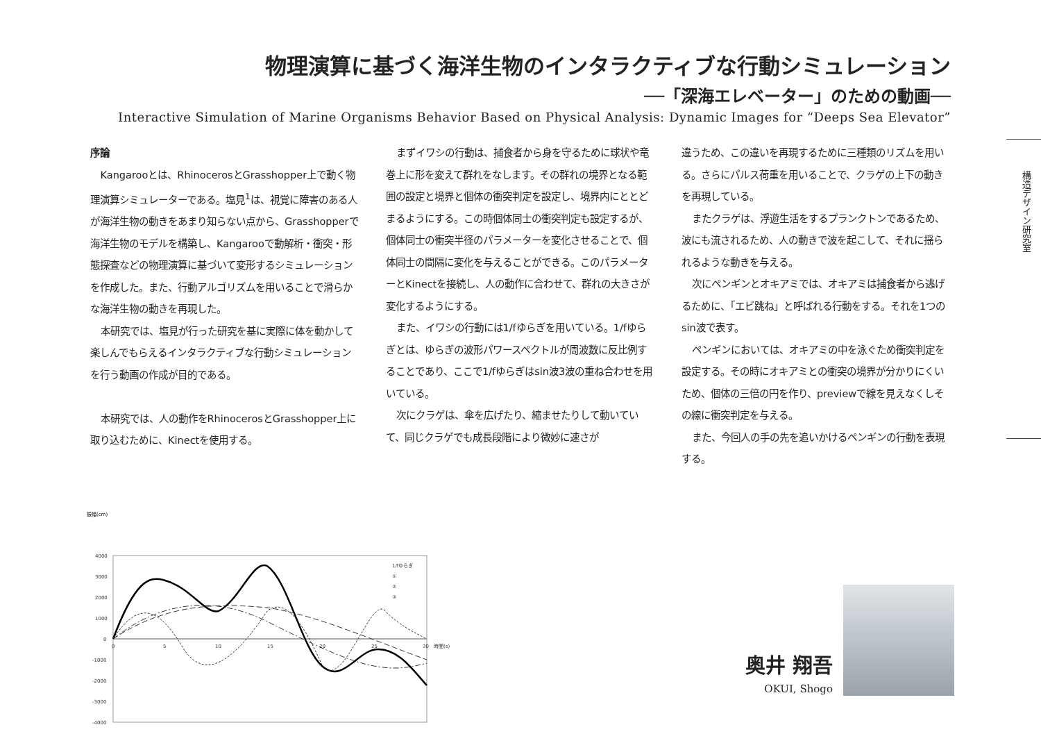物理演算に基づく海洋生物のインタラクティブな行動シミュレーション
──「深海エレベーター」のための動画──
Interactive Simulation of Marine Organisms Behavior Based on Physical Analysis: Dynamic Images for “Deeps Sea Elevator”
序論
Kangarooとは、RhinocerosとGrasshopper上で動く物理演算シミュレーターである。塩見<sup>1</sup>は、視覚に障害のある人が海洋生物の動きをあまり知らない点から、Grasshopperで海洋生物のモデルを構築し、Kangarooで動解析・衝突・形態探査などの物理演算に基づいて変形するシミュレーションを作成した。また、行動アルゴリズムを用いることで滑らかな海洋生物の動きを再現した。
本研究では、塩見が行った研究を基に実際に体を動かして楽しんでもらえるインタラクティブな行動シミュレーションを行う動画の作成が目的である。
本研究では、人の動作をRhinocerosとGrasshopper上に取り込むために、Kinectを使用する。
まずイワシの行動は、捕食者から身を守るために球状や竜巻上に形を変えて群れをなします。その群れの境界となる範囲の設定と境界と個体の衝突判定を設定し、境界内にととどまるようにする。この時個体同士の衝突判定も設定するが、個体同士の衝突半径のパラメーターを変化させることで、個体同士の間隔に変化を与えることができる。このパラメーターとKinectを接続し、人の動作に合わせて、群れの大きさが変化するようにする。
また、イワシの行動には1/fゆらぎを用いている。1/fゆらぎとは、ゆらぎの波形パワースペクトルが周波数に反比例することであり、ここで1/fゆらぎはsin波3波の重ね合わせを用いている。
次にクラゲは、傘を広げたり、縮ませたりして動いていて、同じクラゲでも成長段階により微妙に速さが
違うため、この違いを再現するために三種類のリズムを用いる。さらにパルス荷重を用いることで、クラゲの上下の動きを再現している。
またクラゲは、浮遊生活をするプランクトンであるため、波にも流されるため、人の動きで波を起こして、それに揺られるような動きを与える。
次にペンギンとオキアミでは、オキアミは捕食者から逃げるために、「エビ跳ね」と呼ばれる行動をする。それを1つのsin波で表す。
ペンギンにおいては、オキアミの中を泳ぐため衝突判定を設定する。その時にオキアミとの衝突の境界が分かりにくいため、個体の三倍の円を作り、previewで線を見えなくしその線に衝突判定を与える。
また、今回人の手の先を追いかけるペンギンの行動を表現する。
構造デザイン研究室
振幅(cm)
4000
3000
2000
1000
0
-1000
-2000
-3000
-4000
0
5
10
15
20
25
30
時間(s)
1/fゆらぎ
①
②
③
奥井 翔吾
OKUI, Shogo